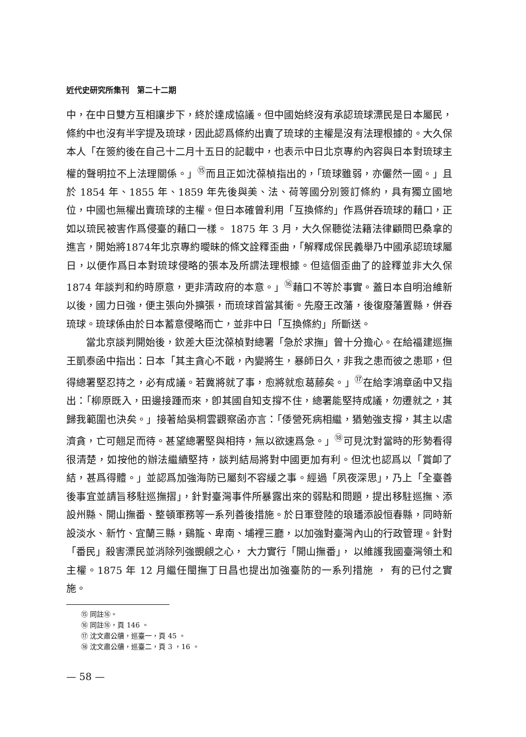近代史研究所集刊　第二十二期
中，在中日雙方互相讓步下，終於達成協議。但中國始終沒有承認琉球漂民是日本屬民，條約中也沒有半字提及琉球，因此認爲條約出賣了琉球的主權是沒有法理根據的。大久保本人「在簽約後在自己十二月十五日的記載中，也表示中日北京專約內容與日本對琉球主權的聲明拉不上法理關係。」<sup>⑮</sup>而且正如沈葆楨指出的，「琉球雖弱，亦儼然一國。」且於 1854 年、1855 年、1859 年先後與美、法、荷等國分別簽訂條約，具有獨立國地位，中國也無權出賣琉球的主權。但日本確曾利用「互換條約」作爲併吞琉球的藉口，正如以琉民被害作爲侵臺的藉口一樣。 1875 年 3 月，大久保聽從法籍法律顧問巴桑拿的進言，開始將1874年北京專約曖昧的條文詮釋歪曲，「解釋成保民義舉乃中國承認琉球屬日，以便作爲日本對琉球侵略的張本及所謂法理根據。但這個歪曲了的詮釋並非大久保 1874 年談判和約時原意，更非清政府的本意。」<sup>⑯</sup>藉口不等於事實。蓋日本自明治維新以後，國力日強，便主張向外擴張，而琉球首當其衝。先廢王改藩，後復廢藩置縣，併吞琉球。琉球係由於日本蓄意侵略而亡，並非中日「互換條約」所斷送。
當北京談判開始後，欽差大臣沈葆楨對總署「急於求撫」曾十分擔心。在給福建巡撫王凱泰函中指出：日本「其主貪心不戢，內變將生，暴師日久，非我之患而彼之患耶，但得總署堅忍持之，必有成議。若冀將就了事，愈將就愈葛藤矣。」<sup>⑰</sup>在給李鴻章函中又指出：「柳原既入，田邊接踵而來，卽其國自知支撐不住，總署能堅持成議，勿遷就之，其歸我範圍也決矣。」接著給吳桐雲觀察函亦言：「倭營死病相繼，猶勉強支撐，其主以虐濟貪，亡可翹足而待。甚望總署堅與相持，無以欲速爲急。」<sup>⑱</sup>可見沈對當時的形勢看得很清楚，如按他的辦法繼續堅持，談判結局將對中國更加有利。但沈也認爲以「賞卹了結，甚爲得體。」並認爲加強海防已屬刻不容緩之事。經過「夙夜深思」，乃上「全臺善後事宜並請旨移駐巡撫摺」，針對臺灣事件所暴露出來的弱點和問題，提出移駐巡撫、添設州縣、開山撫番、整頓軍務等一系列善後措施。於日軍登陸的琅璠添設恒春縣，同時新設淡水、新竹、宜蘭三縣，鷄籠、卑南、埔裡三廳，以加強對臺灣內山的行政管理。針對「番民」殺害漂民並消除列強覬覦之心， 大力實行「開山撫番」， 以維護我國臺灣領土和主權。1875 年 12 月繼任閩撫丁日昌也提出加強臺防的一系列措施 ， 有的已付之實施。
⑮ 同註⑯。
⑯ 同註⑯，頁 146 。
⑰ 沈文肅公牘，巡臺一，頁 45 。
⑱ 沈文肅公牘，巡臺二，頁 3 ，16 。
— 58 —